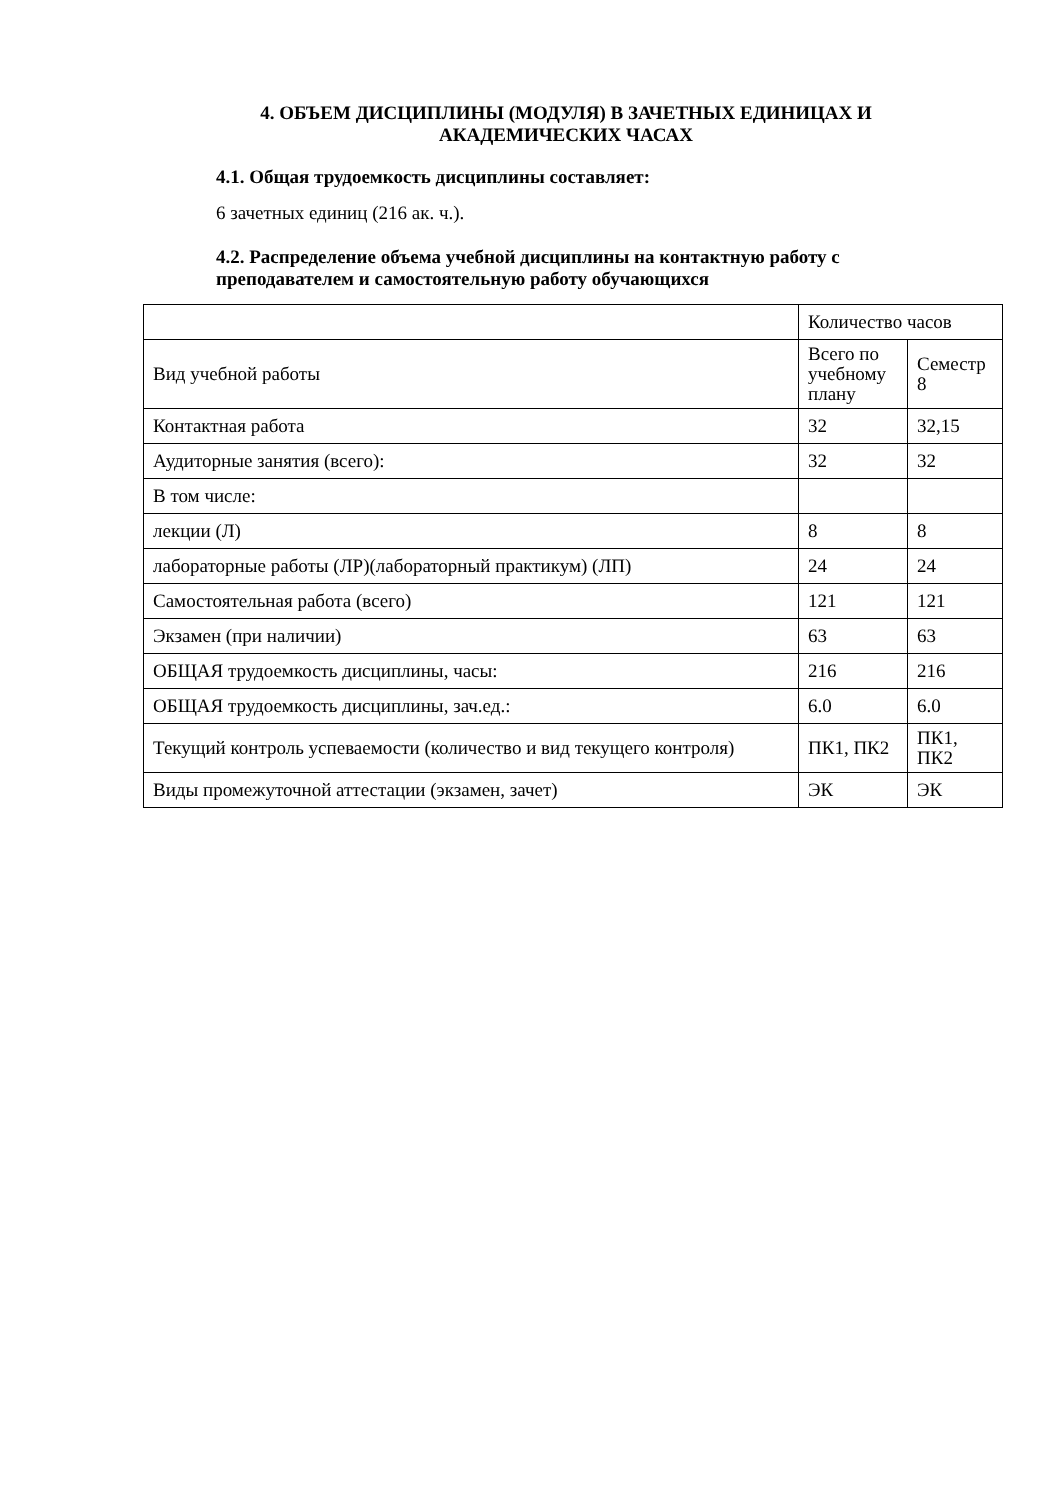4. ОБЪЕМ ДИСЦИПЛИНЫ (МОДУЛЯ) В ЗАЧЕТНЫХ ЕДИНИЦАХ И АКАДЕМИЧЕСКИХ ЧАСАХ
4.1. Общая трудоемкость дисциплины составляет:
6 зачетных единиц (216 ак. ч.).
4.2. Распределение объема учебной дисциплины на контактную работу с преподавателем и самостоятельную работу обучающихся
| | Количество часов | |
| Вид учебной работы | Всего по учебному плану | Семестр 8 |
| Контактная работа | 32 | 32,15 |
| Аудиторные занятия (всего): | 32 | 32 |
| В том числе: | | |
| лекции (Л) | 8 | 8 |
| лабораторные работы (ЛР)(лабораторный практикум) (ЛП) | 24 | 24 |
| Самостоятельная работа (всего) | 121 | 121 |
| Экзамен (при наличии) | 63 | 63 |
| ОБЩАЯ трудоемкость дисциплины, часы: | 216 | 216 |
| ОБЩАЯ трудоемкость дисциплины, зач.ед.: | 6.0 | 6.0 |
| Текущий контроль успеваемости (количество и вид текущего контроля) | ПК1, ПК2 | ПК1, ПК2 |
| Виды промежуточной аттестации (экзамен, зачет) | ЭК | ЭК |